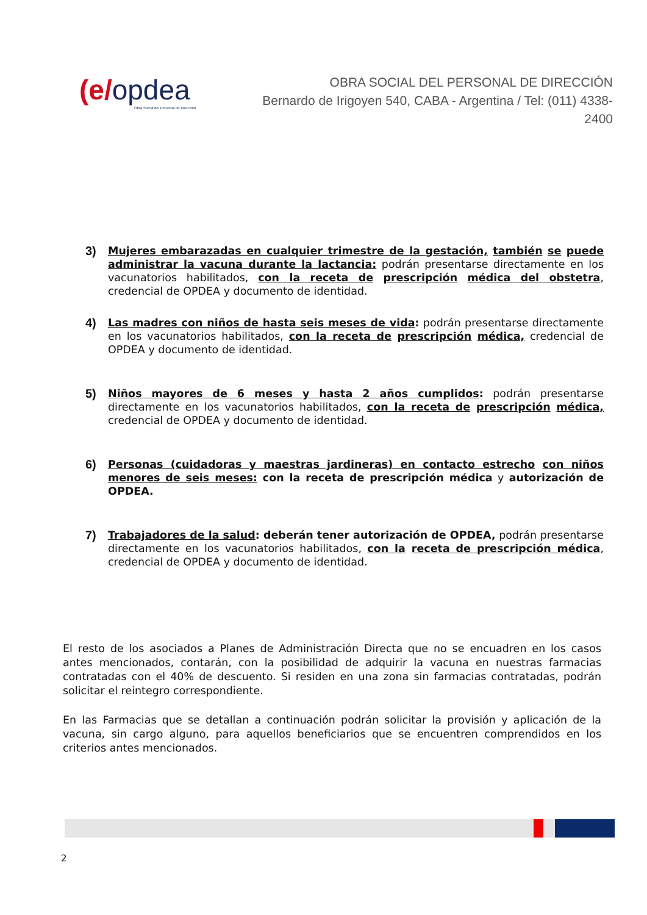(e/opdea
Obra Social del Personal de Dirección
OBRA SOCIAL DEL PERSONAL DE DIRECCIÓN
Bernardo de Irigoyen 540, CABA - Argentina / Tel: (011) 4338-2400
3) Mujeres embarazadas en cualquier trimestre de la gestación, también se puede administrar la vacuna durante la lactancia: podrán presentarse directamente en los vacunatorios habilitados, con la receta de prescripción médica del obstetra, credencial de OPDEA y documento de identidad.
4) Las madres con niños de hasta seis meses de vida: podrán presentarse directamente en los vacunatorios habilitados, con la receta de prescripción médica, credencial de OPDEA y documento de identidad.
5) Niños mayores de 6 meses y hasta 2 años cumplidos: podrán presentarse directamente en los vacunatorios habilitados, con la receta de prescripción médica, credencial de OPDEA y documento de identidad.
6) Personas (cuidadoras y maestras jardineras) en contacto estrecho con niños menores de seis meses: con la receta de prescripción médica y autorización de OPDEA.
7) Trabajadores de la salud: deberán tener autorización de OPDEA, podrán presentarse directamente en los vacunatorios habilitados, con la receta de prescripción médica, credencial de OPDEA y documento de identidad.
El resto de los asociados a Planes de Administración Directa que no se encuadren en los casos antes mencionados, contarán, con la posibilidad de adquirir la vacuna en nuestras farmacias contratadas con el 40% de descuento. Si residen en una zona sin farmacias contratadas, podrán solicitar el reintegro correspondiente.
En las Farmacias que se detallan a continuación podrán solicitar la provisión y aplicación de la vacuna, sin cargo alguno, para aquellos beneficiarios que se encuentren comprendidos en los criterios antes mencionados.
2